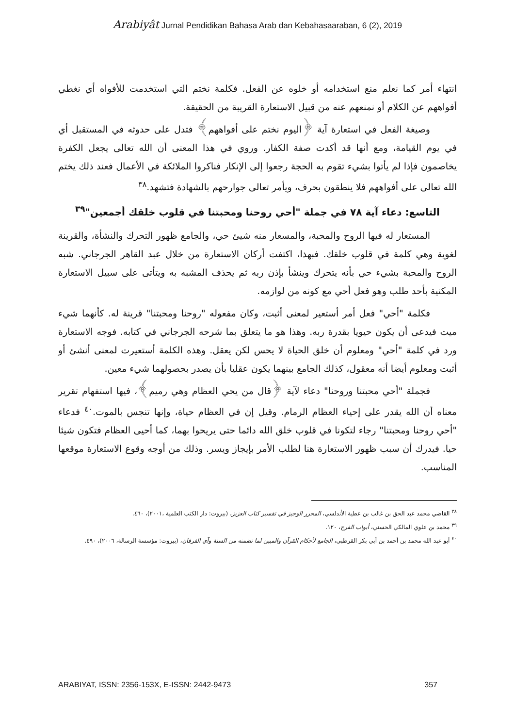Arabiyât Jurnal Pendidikan Bahasa Arab dan Kebahasaaraban, 6 (2), 2019
انتهاء أمر كما نعلم منع استخدامه أو خلوه عن الفعل. فكلمة نختم التي استخدمت للأفواه أي نغطي أفواههم عن الكلام أو نمنعهم عنه من قبيل الاستعارة القريبة من الحقيقة.
وصيغة الفعل في استعارة آية ﴿اليوم نختم على أفواههم﴾ فتدل على حدوثه في المستقبل أي في يوم القيامة، ومع أنها قد أكدت صفة الكفار. وروي في هذا المعنى أن الله تعالى يجعل الكفرة يخاصمون فإذا لم يأتوا بشيء تقوم به الحجة رجعوا إلى الإنكار فناكروا الملائكة في الأعمال فعند ذلك يختم الله تعالى على أفواههم فلا ينطقون بحرف، ويأمر تعالى جوارحهم بالشهادة فتشهد.<sup>٣٨</sup>
التاسع: دعاء آية ٧٨ في جملة "أحي روحنا ومحبتنا في قلوب خلقك أجمعين"<sup>٣٩</sup>
المستعار له فيها الروح والمحبة، والمسعار منه شيئ حي، والجامع ظهور التحرك والنشأة، والقرينة لغوية وهي كلمة في قلوب خلقك. فبهذا، اكتفت أركان الاستعارة من خلال عبد القاهر الجرجاني. شبه الروح والمحبة بشيء حي بأنه يتحرك وينشأ بإذن ربه ثم يحذف المشبه به ويتأتى على سبيل الاستعارة المكنية بأحد طلب وهو فعل أحي مع كونه من لوازمه.
فكلمة "أحي" فعل أمر أستعير لمعنى أثبت، وكان مفعوله "روحنا ومحبتنا" قرينة له. كأنهما شيء ميت فيدعى أن يكون حيويا بقدرة ربه. وهذا هو ما يتعلق بما شرحه الجرجاني في كتابه. فوجه الاستعارة ورد في كلمة "أحي" ومعلوم أن خلق الحياة لا يحس لكن يعقل. وهذه الكلمة أستعيرت لمعنى أنشئ أو أثبت ومعلوم أيضا أنه معقول، كذلك الجامع بينهما يكون عقليا بأن يصدر بحصولهما شيء معين.
فجملة "أحي محبتنا وروحنا" دعاء لآية ﴿قال من يحي العظام وهي رميم﴾، فيها استفهام تقرير معناه أن الله يقدر على إحياء العظام الرمام. وقيل إن في العظام حياة، وإنها تنجس بالموت.<sup>٤٠</sup> فدعاء "أحي روحنا ومحبتنا" رجاء لتكونا في قلوب خلق الله دائما حتى يريحوا بهما، كما أحيى العظام فتكون شيئا حيا. فيدرك أن سبب ظهور الاستعارة هنا لطلب الأمر بإيجاز ويسر. وذلك من أوجه وقوع الاستعارة موقعها المناسب.
<sup>٣٨</sup> القاضي محمد عبد الحق بن غالب بن عطية الأندلسي، المحرر الوجيز في تفسير كتاب العزيز، (بيروت: دار الكتب العلمية ،٢٠٠١)، ٤٦٠.
<sup>٣٩</sup> محمد بن علوي المالكي الحسني، أبواب الفرج، ١٢٠.
<sup>٤٠</sup> أبو عبد الله محمد بن أحمد بن أبي بكر القرطبي، الجامع لأحكام القرآن والمبين لما تضمنه من السنة وآي الفرقان، (بيروت: مؤسسة الرسالة، ٢٠٠٦)، ٤٩٠.
ARABIYAT, ISSN: 2356-153X, E-ISSN: 2442-9473 357